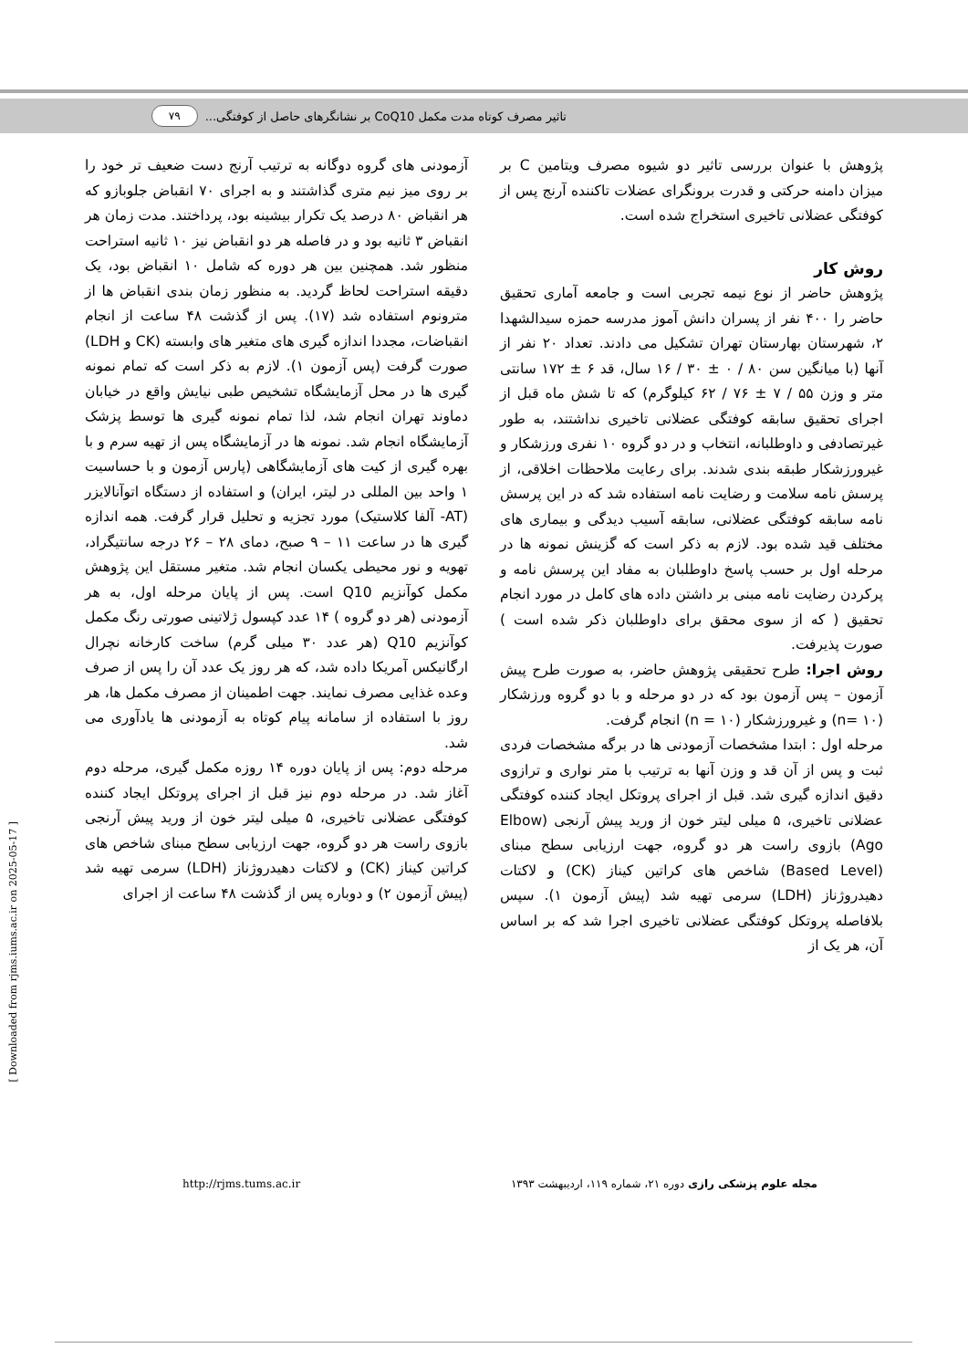تاثیر مصرف کوتاه مدت مکمل CoQ10 بر نشانگرهای حاصل از کوفتگی... ۷۹
پژوهش با عنوان بررسی تاثیر دو شیوه مصرف ویتامین C بر میزان دامنه حرکتی و قدرت برونگرای عضلات تاکننده آرنج پس از کوفتگی عضلانی تاخیری استخراج شده است.
روش کار
پژوهش حاضر از نوع نیمه تجربی است و جامعه آماری تحقیق حاضر را ۴۰۰ نفر از پسران دانش آموز مدرسه حمزه سیدالشهدا ۲، شهرستان بهارستان تهران تشکیل می دادند. تعداد ۲۰ نفر از آنها (با میانگین سن ۸۰ / ۰ ± ۳۰ / ۱۶ سال، قد ۶ ± ۱۷۲ سانتی متر و وزن ۵۵ / ۷ ± ۷۶ / ۶۲ کیلوگرم) که تا شش ماه قبل از اجرای تحقیق سابقه کوفتگی عضلانی تاخیری نداشتند، به طور غیرتصادفی و داوطلبانه، انتخاب و در دو گروه ۱۰ نفری ورزشکار و غیرورزشکار طبقه بندی شدند. برای رعایت ملاحظات اخلاقی، از پرسش نامه سلامت و رضایت نامه استفاده شد که در این پرسش نامه سابقه کوفتگی عضلانی، سابقه آسیب دیدگی و بیماری های مختلف قید شده بود. لازم به ذکر است که گزینش نمونه ها در مرحله اول بر حسب پاسخ داوطلبان به مفاد این پرسش نامه و پرکردن رضایت نامه مبنی بر داشتن داده های کامل در مورد انجام تحقیق ( که از سوی محقق برای داوطلبان ذکر شده است ) صورت پذیرفت.
روش اجرا: طرح تحقیقی پژوهش حاضر، به صورت طرح پیش آزمون – پس آزمون بود که در دو مرحله و با دو گروه ورزشکار (n= ۱۰) و غیرورزشکار (n = ۱۰) انجام گرفت.
مرحله اول : ابتدا مشخصات آزمودنی ها در برگه مشخصات فردی ثبت و پس از آن قد و وزن آنها به ترتیب با متر نواری و ترازوی دقیق اندازه گیری شد. قبل از اجرای پروتکل ایجاد کننده کوفتگی عضلانی تاخیری، ۵ میلی لیتر خون از ورید پیش آرنجی (Elbow Ago) بازوی راست هر دو گروه، جهت ارزیابی سطح مبنای (Based Level) شاخص های کراتین کیناز (CK) و لاکتات دهیدروژناز (LDH) سرمی تهیه شد (پیش آزمون ۱). سپس بلافاصله پروتکل کوفتگی عضلانی تاخیری اجرا شد که بر اساس آن، هر یک از
آزمودنی های گروه دوگانه به ترتیب آرنج دست ضعیف تر خود را بر روی میز نیم متری گذاشتند و به اجرای ۷۰ انقباض جلوبازو که هر انقباض ۸۰ درصد یک تکرار بیشینه بود، پرداختند. مدت زمان هر انقباض ۳ ثانیه بود و در فاصله هر دو انقباض نیز ۱۰ ثانیه استراحت منظور شد. همچنین بین هر دوره که شامل ۱۰ انقباض بود، یک دقیقه استراحت لحاظ گردید. به منظور زمان بندی انقباض ها از مترونوم استفاده شد (۱۷). پس از گذشت ۴۸ ساعت از انجام انقباضات، مجددا اندازه گیری های متغیر های وابسته (CK و LDH) صورت گرفت (پس آزمون ۱). لازم به ذکر است که تمام نمونه گیری ها در محل آزمایشگاه تشخیص طبی نیایش واقع در خیابان دماوند تهران انجام شد، لذا تمام نمونه گیری ها توسط پزشک آزمایشگاه انجام شد. نمونه ها در آزمایشگاه پس از تهیه سرم و با بهره گیری از کیت های آزمایشگاهی (پارس آزمون و با حساسیت ۱ واحد بین المللی در لیتر، ایران) و استفاده از دستگاه اتوآنالایزر (AT- آلفا کلاستیک) مورد تجزیه و تحلیل قرار گرفت. همه اندازه گیری ها در ساعت ۱۱ – ۹ صبح، دمای ۲۸ – ۲۶ درجه سانتیگراد، تهویه و نور محیطی یکسان انجام شد. متغیر مستقل این پژوهش مکمل کوآنزیم Q10 است. پس از پایان مرحله اول، به هر آزمودنی (هر دو گروه ) ۱۴ عدد کپسول ژلاتینی صورتی رنگ مکمل کوآنزیم Q10 (هر عدد ۳۰ میلی گرم) ساخت کارخانه نچرال ارگانیکس آمریکا داده شد، که هر روز یک عدد آن را پس از صرف وعده غذایی مصرف نمایند. جهت اطمینان از مصرف مکمل ها، هر روز با استفاده از سامانه پیام کوتاه به آزمودنی ها یادآوری می شد.
مرحله دوم: پس از پایان دوره ۱۴ روزه مکمل گیری، مرحله دوم آغاز شد. در مرحله دوم نیز قبل از اجرای پروتکل ایجاد کننده کوفتگی عضلانی تاخیری، ۵ میلی لیتر خون از ورید پیش آرنجی بازوی راست هر دو گروه، جهت ارزیابی سطح مبنای شاخص های کراتین کیناز (CK) و لاکتات دهیدروژناز (LDH) سرمی تهیه شد (پیش آزمون ۲) و دوباره پس از گذشت ۴۸ ساعت از اجرای
مجله علوم پزشکی رازی دوره ۲۱، شماره ۱۱۹، اردیبهشت ۱۳۹۳ http://rjms.tums.ac.ir
[ Downloaded from rjms.iums.ac.ir on 2025-05-17 ]